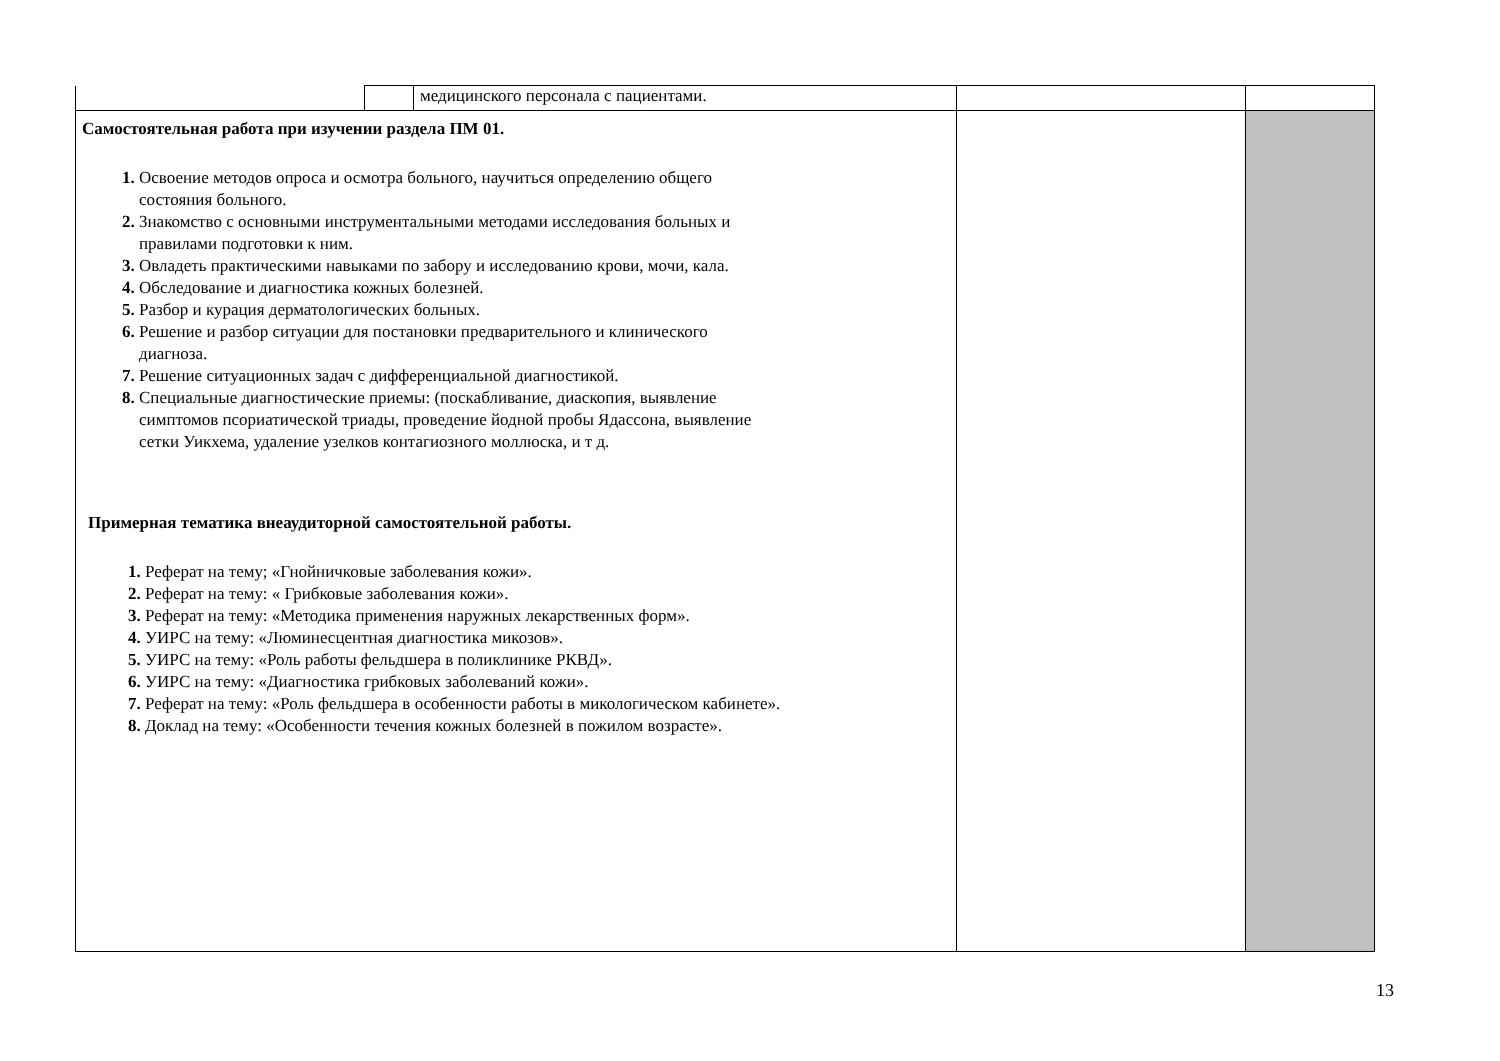| | | медицинского персонала с пациентами. | | |
| Самостоятельная работа при изучении раздела ПМ 01. 1. Освоение методов опроса и осмотра больного, научиться определению общего состояния больного. 2. Знакомство с основными инструментальными методами исследования больных и правилами подготовки к ним. 3. Овладеть практическими навыками по забору и исследованию крови, мочи, кала. 4. Обследование и диагностика кожных болезней. 5. Разбор и курация дерматологических больных. 6. Решение и разбор ситуации для постановки предварительного и клинического диагноза. 7. Решение ситуационных задач с дифференциальной диагностикой. 8. Специальные диагностические приемы: (поскабливание, диаскопия, выявление симптомов псориатической триады, проведение йодной пробы Ядассона, выявление сетки Уикхема, удаление узелков контагиозного моллюска, и т д. Примерная тематика внеаудиторной самостоятельной работы. 1. Реферат на тему; «Гнойничковые заболевания кожи». 2. Реферат на тему: « Грибковые заболевания кожи». 3. Реферат на тему: «Методика применения наружных лекарственных форм». 4. УИРС на тему: «Люминесцентная диагностика микозов». 5. УИРС на тему: «Роль работы фельдшера в поликлинике РКВД». 6. УИРС на тему: «Диагностика грибковых заболеваний кожи». 7. Реферат на тему: «Роль фельдшера в особенности работы в микологическом кабинете». 8. Доклад на тему: «Особенности течения кожных болезней в пожилом возрасте». | | | | |
13